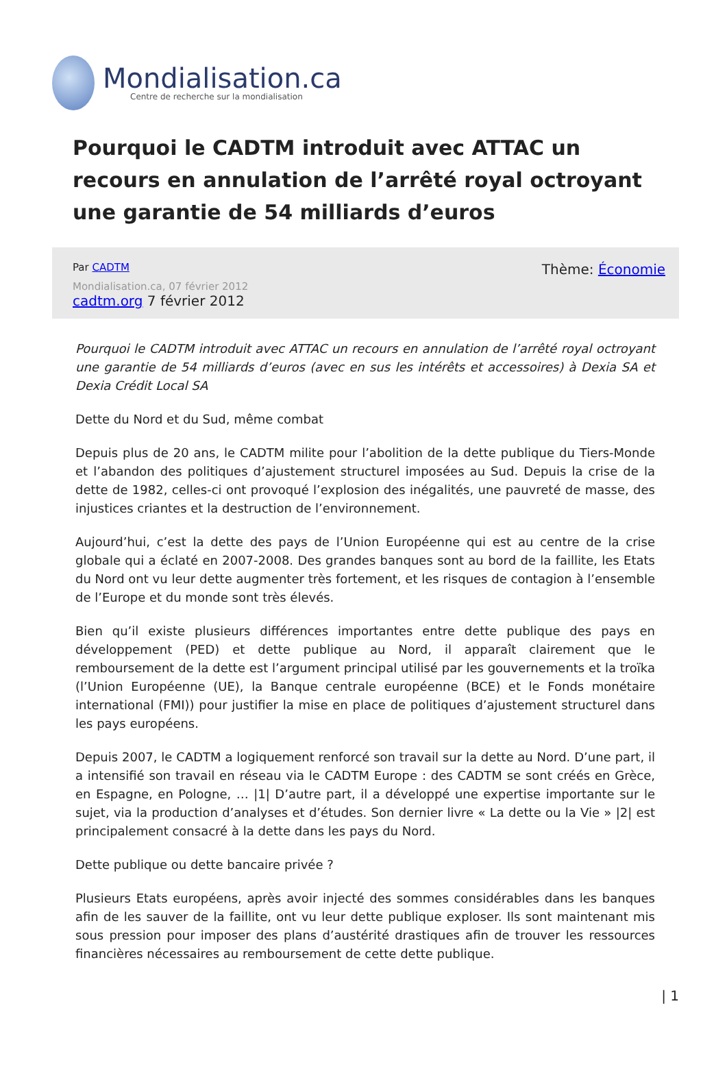Mondialisation.ca
Centre de recherche sur la mondialisation
Pourquoi le CADTM introduit avec ATTAC un recours en annulation de l’arrêté royal octroyant une garantie de 54 milliards d’euros
Par CADTM
Mondialisation.ca, 07 février 2012
cadtm.org 7 février 2012
Thème: Économie
Pourquoi le CADTM introduit avec ATTAC un recours en annulation de l’arrêté royal octroyant une garantie de 54 milliards d’euros (avec en sus les intérêts et accessoires) à Dexia SA et Dexia Crédit Local SA
Dette du Nord et du Sud, même combat
Depuis plus de 20 ans, le CADTM milite pour l’abolition de la dette publique du Tiers-Monde et l’abandon des politiques d’ajustement structurel imposées au Sud. Depuis la crise de la dette de 1982, celles-ci ont provoqué l’explosion des inégalités, une pauvreté de masse, des injustices criantes et la destruction de l’environnement.
Aujourd’hui, c’est la dette des pays de l’Union Européenne qui est au centre de la crise globale qui a éclaté en 2007-2008. Des grandes banques sont au bord de la faillite, les Etats du Nord ont vu leur dette augmenter très fortement, et les risques de contagion à l’ensemble de l’Europe et du monde sont très élevés.
Bien qu’il existe plusieurs différences importantes entre dette publique des pays en développement (PED) et dette publique au Nord, il apparaît clairement que le remboursement de la dette est l’argument principal utilisé par les gouvernements et la troïka (l’Union Européenne (UE), la Banque centrale européenne (BCE) et le Fonds monétaire international (FMI)) pour justifier la mise en place de politiques d’ajustement structurel dans les pays européens.
Depuis 2007, le CADTM a logiquement renforcé son travail sur la dette au Nord. D’une part, il a intensifié son travail en réseau via le CADTM Europe : des CADTM se sont créés en Grèce, en Espagne, en Pologne, … |1| D’autre part, il a développé une expertise importante sur le sujet, via la production d’analyses et d’études. Son dernier livre « La dette ou la Vie » |2| est principalement consacré à la dette dans les pays du Nord.
Dette publique ou dette bancaire privée ?
Plusieurs Etats européens, après avoir injecté des sommes considérables dans les banques afin de les sauver de la faillite, ont vu leur dette publique exploser. Ils sont maintenant mis sous pression pour imposer des plans d’austérité drastiques afin de trouver les ressources financières nécessaires au remboursement de cette dette publique.
| 1